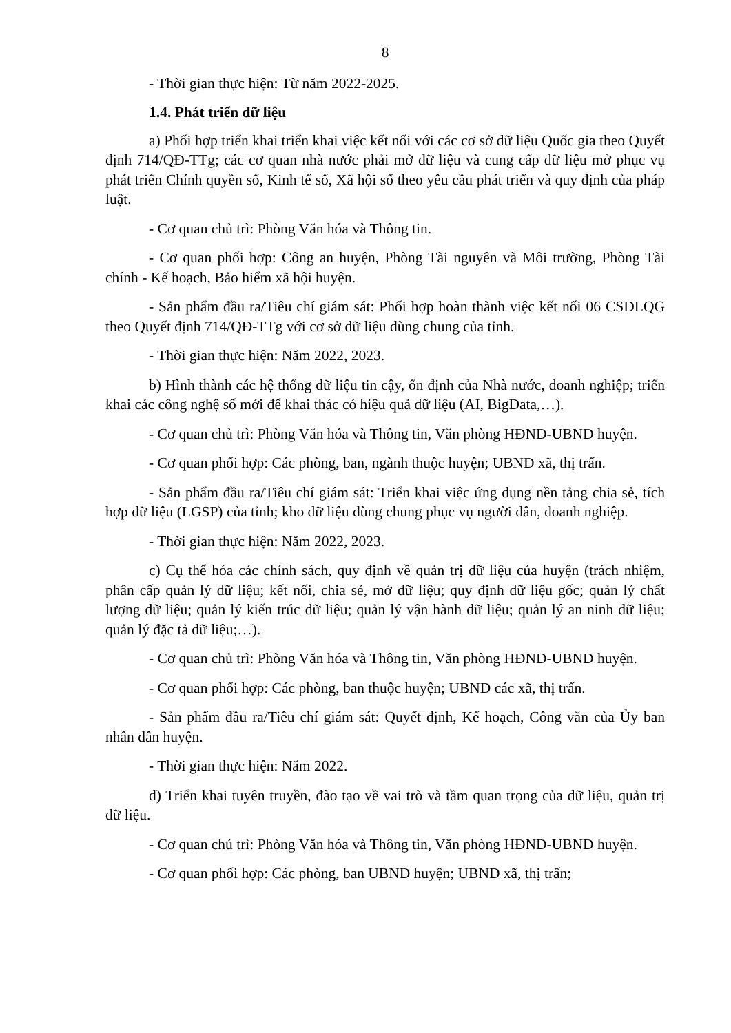8
- Thời gian thực hiện: Từ năm 2022-2025.
1.4. Phát triển dữ liệu
a) Phối hợp triển khai triển khai việc kết nối với các cơ sở dữ liệu Quốc gia theo Quyết định 714/QĐ-TTg; các cơ quan nhà nước phải mở dữ liệu và cung cấp dữ liệu mở phục vụ phát triển Chính quyền số, Kinh tế số, Xã hội số theo yêu cầu phát triển và quy định của pháp luật.
- Cơ quan chủ trì: Phòng Văn hóa và Thông tin.
- Cơ quan phối hợp: Công an huyện, Phòng Tài nguyên và Môi trường, Phòng Tài chính - Kế hoạch, Bảo hiểm xã hội huyện.
- Sản phẩm đầu ra/Tiêu chí giám sát: Phối hợp hoàn thành việc kết nối 06 CSDLQG theo Quyết định 714/QĐ-TTg với cơ sở dữ liệu dùng chung của tỉnh.
- Thời gian thực hiện: Năm 2022, 2023.
b) Hình thành các hệ thống dữ liệu tin cậy, ổn định của Nhà nước, doanh nghiệp; triển khai các công nghệ số mới để khai thác có hiệu quả dữ liệu (AI, BigData,…).
- Cơ quan chủ trì: Phòng Văn hóa và Thông tin, Văn phòng HĐND-UBND huyện.
- Cơ quan phối hợp: Các phòng, ban, ngành thuộc huyện; UBND xã, thị trấn.
- Sản phẩm đầu ra/Tiêu chí giám sát: Triển khai việc ứng dụng nền tảng chia sẻ, tích hợp dữ liệu (LGSP) của tỉnh; kho dữ liệu dùng chung phục vụ người dân, doanh nghiệp.
- Thời gian thực hiện: Năm 2022, 2023.
c) Cụ thể hóa các chính sách, quy định về quản trị dữ liệu của huyện (trách nhiệm, phân cấp quản lý dữ liệu; kết nối, chia sẻ, mở dữ liệu; quy định dữ liệu gốc; quản lý chất lượng dữ liệu; quản lý kiến trúc dữ liệu; quản lý vận hành dữ liệu; quản lý an ninh dữ liệu; quản lý đặc tả dữ liệu;…).
- Cơ quan chủ trì: Phòng Văn hóa và Thông tin, Văn phòng HĐND-UBND huyện.
- Cơ quan phối hợp: Các phòng, ban thuộc huyện; UBND các xã, thị trấn.
- Sản phẩm đầu ra/Tiêu chí giám sát: Quyết định, Kế hoạch, Công văn của Ủy ban nhân dân huyện.
- Thời gian thực hiện: Năm 2022.
d) Triển khai tuyên truyền, đào tạo về vai trò và tầm quan trọng của dữ liệu, quản trị dữ liệu.
- Cơ quan chủ trì: Phòng Văn hóa và Thông tin, Văn phòng HĐND-UBND huyện.
- Cơ quan phối hợp: Các phòng, ban UBND huyện; UBND xã, thị trấn;